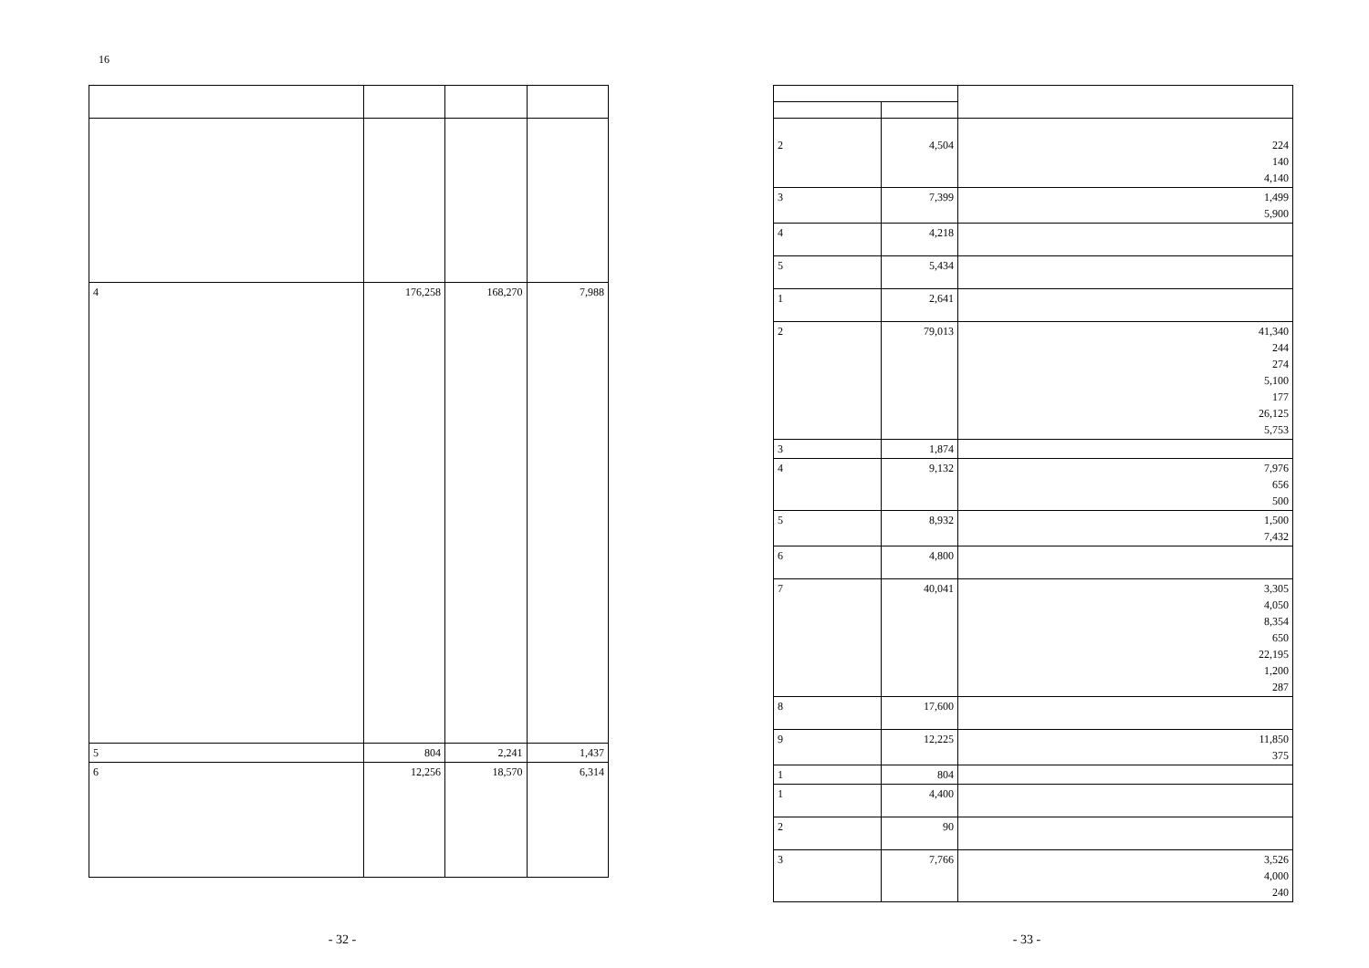16
| 4 | 176,258 | 168,270 | 7,988 |
| 5 | 804 | 2,241 | 1,437 |
| 6 | 12,256 | 18,570 | 6,314 |
- 32 -
| 2 | 4,504 | 224 140 4,140 |
| 3 | 7,399 | 1,499 5,900 |
| 4 | 4,218 | |
| 5 | 5,434 | |
| 1 | 2,641 | |
| 2 | 79,013 | 41,340 244 274 5,100 177 26,125 5,753 |
| 3 | 1,874 | |
| 4 | 9,132 | 7,976 656 500 |
| 5 | 8,932 | 1,500 7,432 |
| 6 | 4,800 | |
| 7 | 40,041 | 3,305 4,050 8,354 650 22,195 1,200 287 |
| 8 | 17,600 | |
| 9 | 12,225 | 11,850 375 |
| 1 | 804 | |
| 1 | 4,400 | |
| 2 | 90 | |
| 3 | 7,766 | 3,526 4,000 240 |
- 33 -